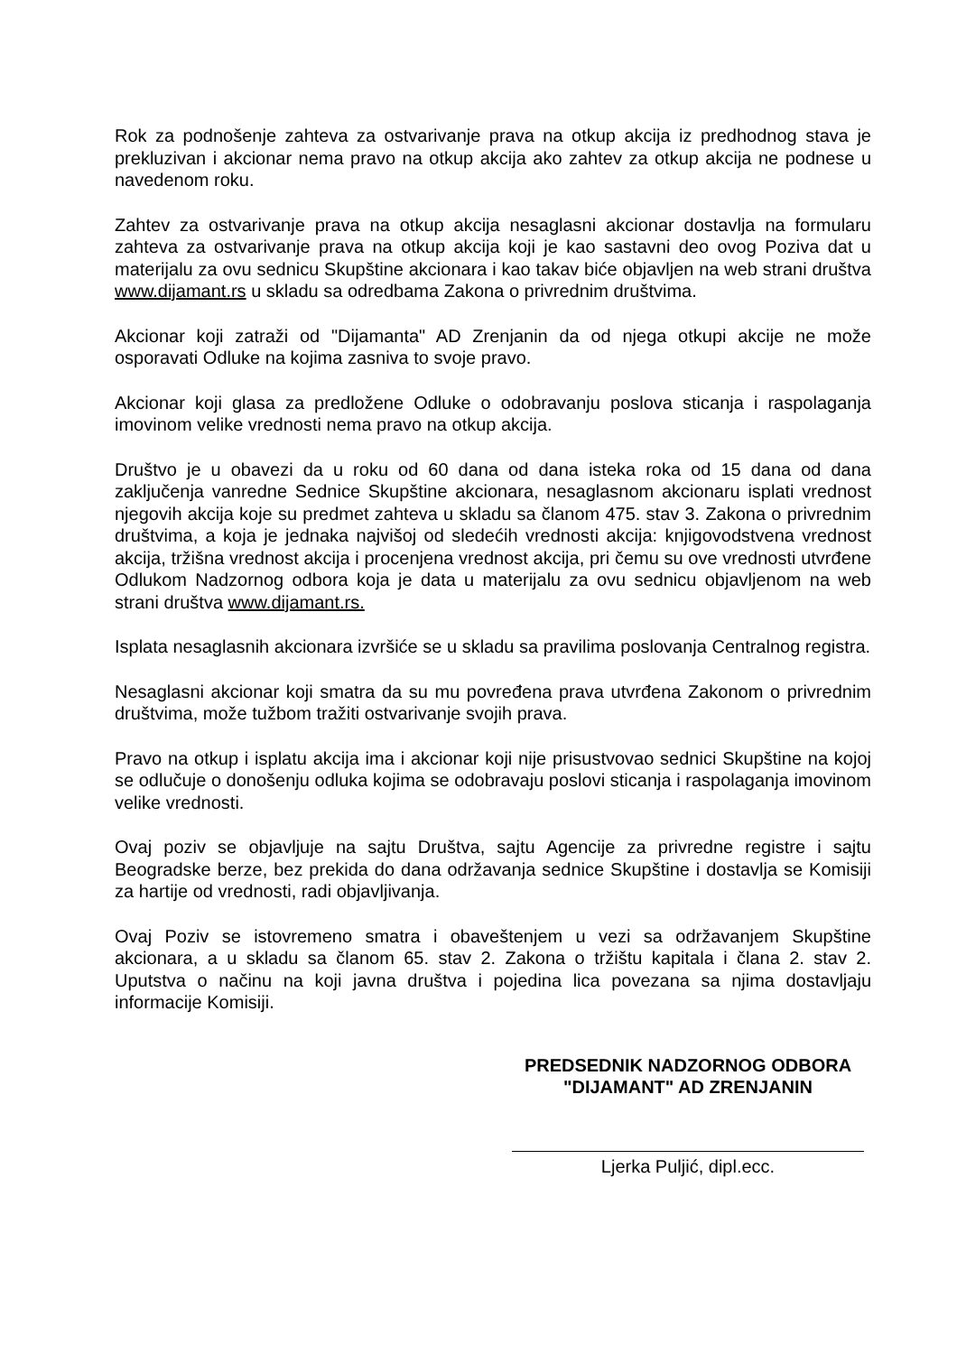Rok za podnošenje zahteva za ostvarivanje prava na otkup akcija iz predhodnog stava je prekluzivan i akcionar nema pravo na otkup akcija ako zahtev za otkup akcija ne podnese u navedenom roku.
Zahtev za ostvarivanje prava na otkup akcija nesaglasni akcionar dostavlja na formularu zahteva za ostvarivanje prava na otkup akcija koji je kao sastavni deo ovog Poziva dat u materijalu za ovu sednicu Skupštine akcionara i kao takav biće objavljen na web strani društva www.dijamant.rs u skladu sa odredbama Zakona o privrednim društvima.
Akcionar koji zatraži od "Dijamanta" AD Zrenjanin da od njega otkupi akcije ne može osporavati Odluke na kojima zasniva to svoje pravo.
Akcionar koji glasa za predložene Odluke o odobravanju poslova sticanja i raspolaganja imovinom velike vrednosti nema pravo na otkup akcija.
Društvo je u obavezi da u roku od 60 dana od dana isteka roka od 15 dana od dana zaključenja vanredne Sednice Skupštine akcionara, nesaglasnom akcionaru isplati vrednost njegovih akcija koje su predmet zahteva u skladu sa članom 475. stav 3. Zakona o privrednim društvima, a koja je jednaka najvišoj od sledećih vrednosti akcija: knjigovodstvena vrednost akcija, tržišna vrednost akcija i procenjena vrednost akcija, pri čemu su ove vrednosti utvrđene Odlukom Nadzornog odbora koja je data u materijalu za ovu sednicu objavljenom na web strani društva www.dijamant.rs.
Isplata nesaglasnih akcionara izvršiće se u skladu sa pravilima poslovanja Centralnog registra.
Nesaglasni akcionar koji smatra da su mu povređena prava utvrđena Zakonom o privrednim društvima, može tužbom tražiti ostvarivanje svojih prava.
Pravo na otkup i isplatu akcija ima i akcionar koji nije prisustvovao sednici Skupštine na kojoj se odlučuje o donošenju odluka kojima se odobravaju poslovi sticanja i raspolaganja imovinom velike vrednosti.
Ovaj poziv se objavljuje na sajtu Društva, sajtu Agencije za privredne registre i sajtu Beogradske berze, bez prekida do dana održavanja sednice Skupštine i dostavlja se Komisiji za hartije od vrednosti, radi objavljivanja.
Ovaj Poziv se istovremeno smatra i obaveštenjem u vezi sa održavanjem Skupštine akcionara, a u skladu sa članom 65. stav 2. Zakona o tržištu kapitala i člana 2. stav 2. Uputstva o načinu na koji javna društva i pojedina lica povezana sa njima dostavljaju informacije Komisiji.
PREDSEDNIK NADZORNOG ODBORA
"DIJAMANT" AD ZRENJANIN
Ljerka Puljić, dipl.ecc.